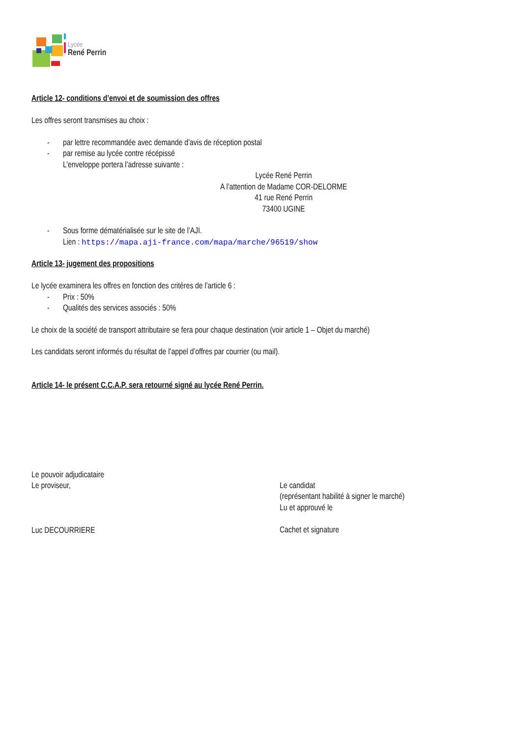Lycée
René Perrin
Article 12- conditions d’envoi et de soumission des offres
Les offres seront transmises au choix :
- par lettre recommandée avec demande d’avis de réception postal
- par remise au lycée contre récépissé
L’enveloppe portera l’adresse suivante :
Lycée René Perrin
A l’attention de Madame COR-DELORME
41 rue René Perrin
73400 UGINE
- Sous forme dématérialisée sur le site de l’AJI.
Lien : https://mapa.aji-france.com/mapa/marche/96519/show
Article 13- jugement des propositions
Le lycée examinera les offres en fonction des critères de l’article 6 :
- Prix : 50%
- Qualités des services associés : 50%
Le choix de la société de transport attributaire se fera pour chaque destination (voir article 1 – Objet du marché)
Les candidats seront informés du résultat de l’appel d’offres par courrier (ou mail).
Article 14- le présent C.C.A.P. sera retourné signé au lycée René Perrin.
Le pouvoir adjudicataire
Le proviseur,
Luc DECOURRIERE
Le candidat
(représentant habilité à signer le marché)
Lu et approuvé le
Cachet et signature